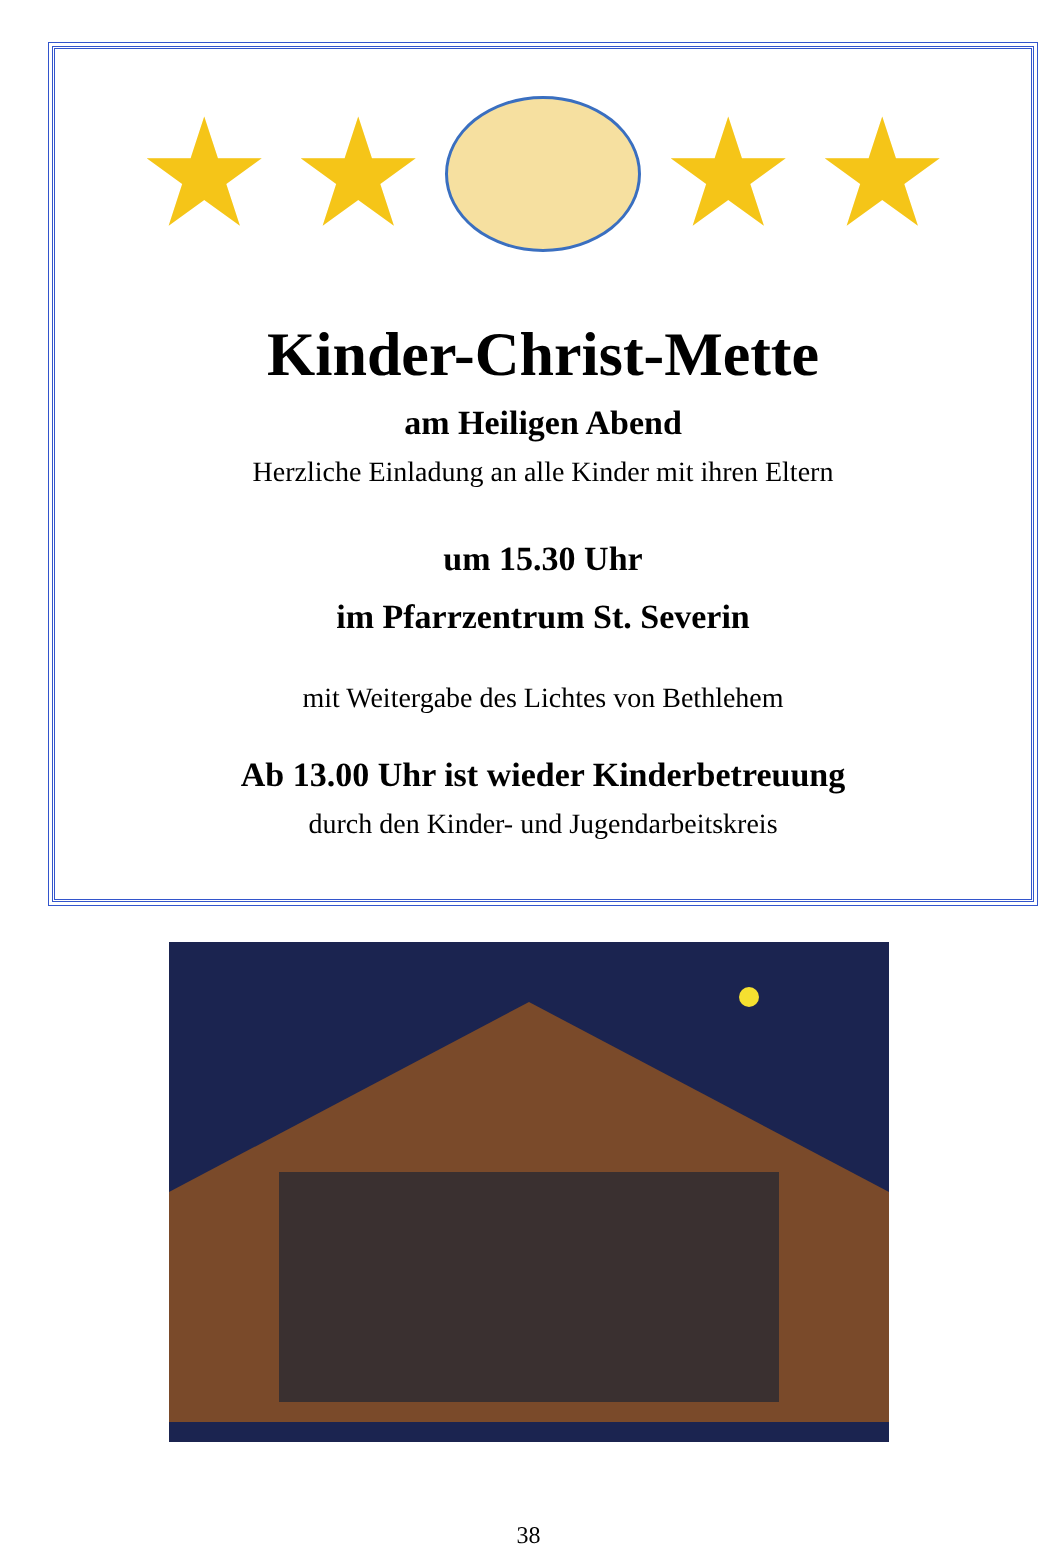★ ★ ★ ★
Kinder-Christ-Mette
am Heiligen Abend
Herzliche Einladung an alle Kinder mit ihren Eltern
um 15.30 Uhr
im Pfarrzentrum St. Severin
mit Weitergabe des Lichtes von Bethlehem
Ab 13.00 Uhr ist wieder Kinderbetreuung
durch den Kinder- und Jugendarbeitskreis
38